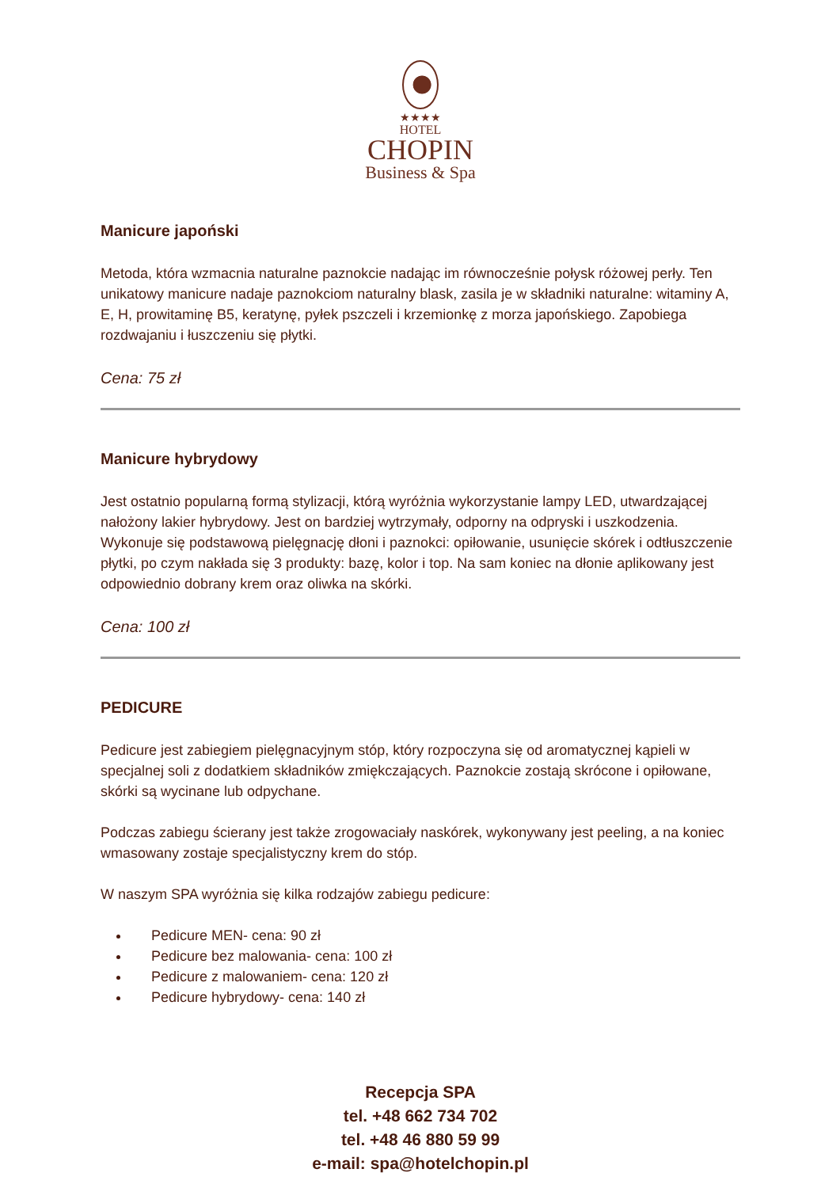★★★★
HOTEL
CHOPIN
Business & Spa
Manicure japoński
Metoda, która wzmacnia naturalne paznokcie nadając im równocześnie połysk różowej perły. Ten unikatowy manicure nadaje paznokciom naturalny blask, zasila je w składniki naturalne: witaminy A, E, H, prowitaminę B5, keratynę, pyłek pszczeli i krzemionkę z morza japońskiego. Zapobiega rozdwajaniu i łuszczeniu się płytki.
Cena: 75 zł
Manicure hybrydowy
Jest ostatnio popularną formą stylizacji, którą wyróżnia wykorzystanie lampy LED, utwardzającej nałożony lakier hybrydowy. Jest on bardziej wytrzymały, odporny na odpryski i uszkodzenia. Wykonuje się podstawową pielęgnację dłoni i paznokci: opiłowanie, usunięcie skórek i odtłuszczenie płytki, po czym nakłada się 3 produkty: bazę, kolor i top. Na sam koniec na dłonie aplikowany jest odpowiednio dobrany krem oraz oliwka na skórki.
Cena: 100 zł
PEDICURE
Pedicure jest zabiegiem pielęgnacyjnym stóp, który rozpoczyna się od aromatycznej kąpieli w specjalnej soli z dodatkiem składników zmiękczających. Paznokcie zostają skrócone i opiłowane, skórki są wycinane lub odpychane.
Podczas zabiegu ścierany jest także zrogowaciały naskórek, wykonywany jest peeling, a na koniec wmasowany zostaje specjalistyczny krem do stóp.
W naszym SPA wyróżnia się kilka rodzajów zabiegu pedicure:
Pedicure MEN- cena: 90 zł
Pedicure bez malowania- cena: 100 zł
Pedicure z malowaniem- cena: 120 zł
Pedicure hybrydowy- cena: 140 zł
Recepcja SPA
tel. +48 662 734 702
tel. +48 46 880 59 99
e-mail: spa@hotelchopin.pl